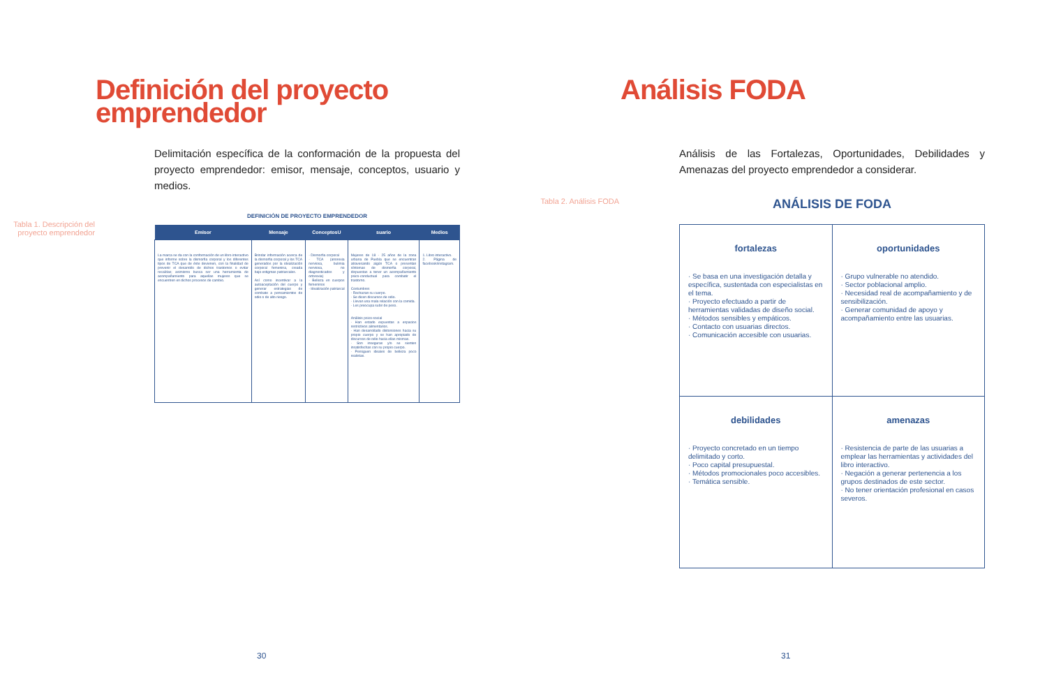Definición del proyecto
emprendedor
Delimitación específica de la conformación de la propuesta del proyecto emprendedor: emisor, mensaje, conceptos, usuario y medios.
Tabla 1. Descripción del proyecto emprendedor
DEFINICIÓN DE PROYECTO EMPRENDEDOR
| Emisor | Mensaje | ConceptosU | suario | Medios |
| --- | --- | --- | --- | --- |
| La marca se da con la conformación de un libro interactivo que informe sobre la dismorfia corporal y los diferentes tipos de TCA que de éste devienen, con la finalidad de prevenir el desarrollo de dichos trastornos o evitar recaídas; asimismo busca ser una herramienta de acompañamiento para aquellas mujeres que se encuentren en dichos procesos de cambio. | Brindar información acerca de la dismorfia corporal y los TCA generados por la idealización corporal femenina, creada bajo estigmas patriarcales. Así como incentivar a la autoaceptación del cuerpo y generar estrategias de combate a pensamientos de odio o de alto riesgo. | · Dismorfia corporal · TCA (anorexia nerviosa, bulimia nerviosa, no diagnosticados y ortorexia) · Belleza en cuerpos femeninos · Idealización patriarcal | Mujeres de 18 - 25 años de la zona urbana de Puebla que se encuentran atravesando algún TCA o presentan síntomas de dismorfia corporal, dispuestas a tener un acompañamiento psico-conductual para combatir el trastorno. Costumbres · Rechazan su cuerpo. · Se dicen discursos de odio. · Llevan una mala relación con la comida. · Les preocupa subir de peso. Análisis psico-social · Han estado expuestas a espacios restrictivos alimentarios. · Han desarrollado distorsiones hacia su propio cuerpo y se han apropiado de discursos de odio hacia ellas mismas. · Son inseguras y/o se sienten insatisfechas con su propio cuerpo. · Persiguen ideales de belleza poco realistas. | 1. Libro interactivo. 2. Página de facebook/instagram. |
30
Análisis FODA
Análisis de las Fortalezas, Oportunidades, Debilidades y Amenazas del proyecto emprendedor a considerar.
Tabla 2. Análisis FODA
ANÁLISIS DE FODA
| fortalezas · Se basa en una investigación detalla y específica, sustentada con especialistas en el tema. · Proyecto efectuado a partir de herramientas validadas de diseño social. · Métodos sensibles y empáticos. · Contacto con usuarias directos. · Comunicación accesible con usuarias. | oportunidades · Grupo vulnerable no atendido. · Sector poblacional amplio. · Necesidad real de acompañamiento y de sensibilización. · Generar comunidad de apoyo y acompañamiento entre las usuarias. |
| debilidades · Proyecto concretado en un tiempo delimitado y corto. · Poco capital presupuestal. · Métodos promocionales poco accesibles. · Temática sensible. | amenazas · Resistencia de parte de las usuarias a emplear las herramientas y actividades del libro interactivo. · Negación a generar pertenencia a los grupos destinados de este sector. · No tener orientación profesional en casos severos. |
31